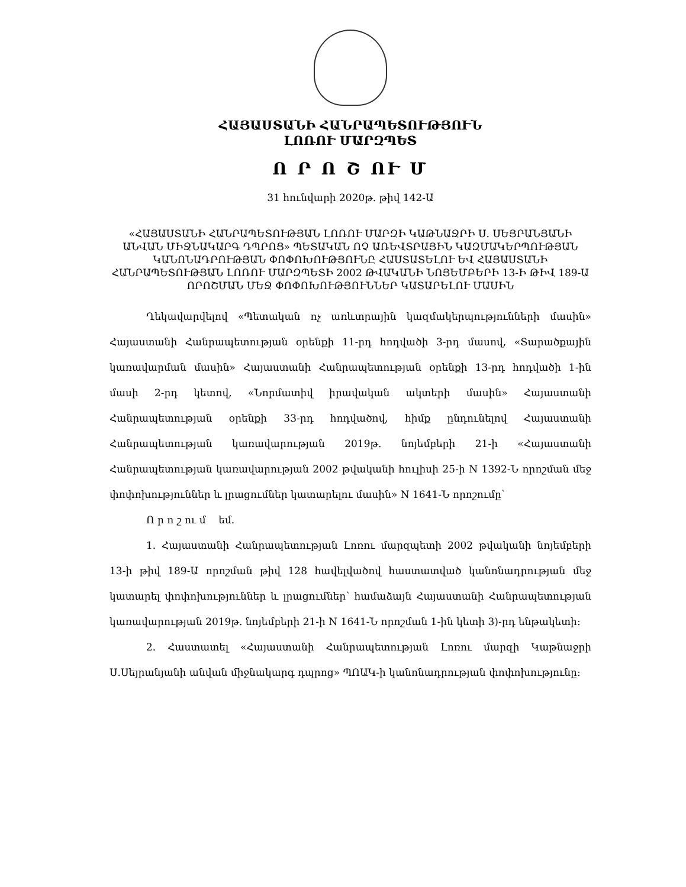ՀԱՅԱՍՏԱՆԻ ՀԱՆՐԱՊԵՏՈՒԹՅՈՒՆ
ԼՈՌՈՒ ՄԱՐԶՊԵՏ
Ո Ր Ո Շ ՈՒ Մ
31 հունվարի 2020թ. թիվ 142-Ա
«ՀԱՅԱՍՏԱՆԻ ՀԱՆՐԱՊԵՏՈՒԹՅԱՆ ԼՈՌՈՒ ՄԱՐԶԻ ԿԱԹՆԱՋՐԻ Ս. ՍԵՅՐԱՆՅԱՆԻ ԱՆՎԱՆ ՄԻՋՆԱԿԱՐԳ ԴՊՐՈՑ» ՊԵՏԱԿԱՆ ՈՉ ԱՌԵՎՏՐԱՅԻՆ ԿԱԶՄԱԿԵՐՊՈՒԹՅԱՆ ԿԱՆՈՆԱԴՐՈՒԹՅԱՆ ՓՈՓՈԽՈՒԹՅՈՒՆԸ ՀԱՍՏԱՏԵԼՈՒ ԵՎ ՀԱՅԱՍՏԱՆԻ ՀԱՆՐԱՊԵՏՈՒԹՅԱՆ ԼՈՌՈՒ ՄԱՐԶՊԵՏԻ 2002 ԹՎԱԿԱՆԻ ՆՈՅԵՄԲԵՐԻ 13-Ի ԹԻՎ 189-Ա ՈՐՈՇՄԱՆ ՄԵՋ ՓՈՓՈԽՈՒԹՅՈՒՆՆԵՐ ԿԱՏԱՐԵԼՈՒ ՄԱՍԻՆ
Ղեկավարվելով «Պետական ոչ առևտրային կազմակերպությունների մասին» Հայաստանի Հանրապետության օրենքի 11-րդ հոդվածի 3-րդ մասով, «Տարածքային կառավարման մասին» Հայաստանի Հանրապետության օրենքի 13-րդ հոդվածի 1-ին մասի 2-րդ կետով, «Նորմատիվ իրավական ակտերի մասին» Հայաստանի Հանրապետության օրենքի 33-րդ հոդվածով, հիմք ընդունելով Հայաստանի Հանրապետության կառավարության 2019թ. նոյեմբերի 21-ի «Հայաստանի Հանրապետության կառավարության 2002 թվականի հուլիսի 25-ի N 1392-Ն որոշման մեջ փոփոխություններ և լրացումներ կատարելու մասին» N 1641-Ն որոշումը՝
Ո ր ո շ ու մ եմ.
1. Հայաստանի Հանրապետության Լոռու մարզպետի 2002 թվականի նոյեմբերի 13-ի թիվ 189-Ա որոշման թիվ 128 հավելվածով հաստատված կանոնադրության մեջ կատարել փոփոխություններ և լրացումներ՝ համաձայն Հայաստանի Հանրապետության կառավարության 2019թ. նոյեմբերի 21-ի N 1641-Ն որոշման 1-ին կետի 3)-րդ ենթակետի:
2. Հաստատել «Հայաստանի Հանրապետության Լոռու մարզի Կաթնաջրի Ս.Սեյրանյանի անվան միջնակարգ դպրոց» ՊՈԱԿ-ի կանոնադրության փոփոխությունը: